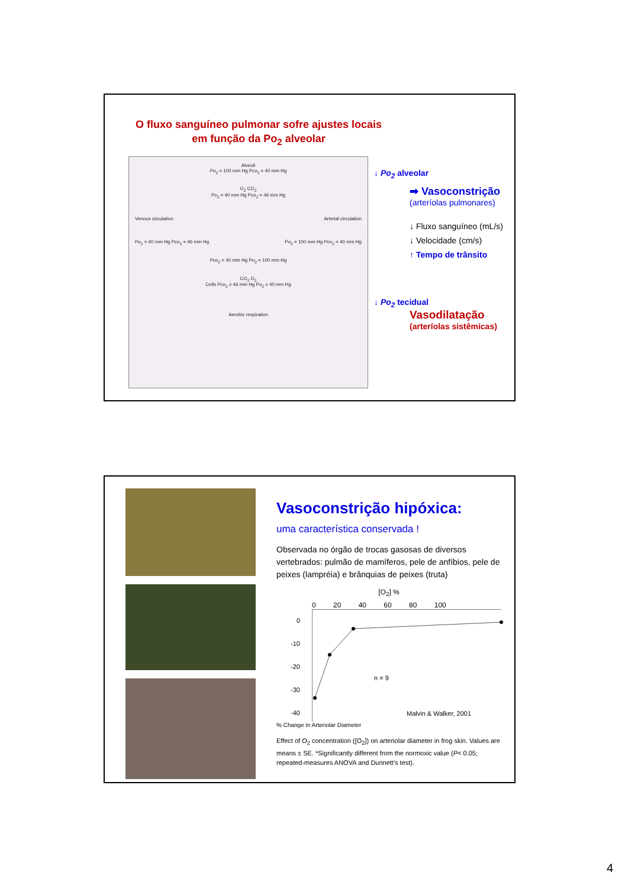O fluxo sanguíneo pulmonar sofre ajustes locais
em função da Po<sub>2</sub> alveolar
Alveoli
Po<sub>2</sub> = 100 mm Hg Pco<sub>2</sub> = 40 mm Hg
O<sub>2</sub> CO<sub>2</sub>
Po<sub>2</sub> = 40 mm Hg Pco<sub>2</sub> = 46 mm Hg
Venous circulation Arterial circulation
Po<sub>2</sub> = 40 mm Hg Pco<sub>2</sub> = 46 mm Hg Po<sub>2</sub> = 100 mm Hg Pco<sub>2</sub> = 40 mm Hg
Pco<sub>2</sub> = 40 mm Hg Po<sub>2</sub> = 100 mm Hg
CO<sub>2</sub> O<sub>2</sub>
Cells Pco<sub>2</sub> ≥ 46 mm Hg Po<sub>2</sub> ≤ 40 mm Hg
Aerobic respiration
↓ Po<sub>2</sub> alveolar
➡ Vasoconstrição
(arteríolas pulmonares)
↓ Fluxo sanguíneo (mL/s)
↓ Velocidade (cm/s)
↑ Tempo de trânsito
↓ Po<sub>2</sub> tecidual
Vasodilatação
(arteríolas sistêmicas)
Vasoconstrição hipóxica:
uma característica conservada !
Observada no órgão de trocas gasosas de diversos vertebrados: pulmão de mamíferos, pele de anfíbios, pele de peixes (lampréia) e brânquias de peixes (truta)
[O<sub>2</sub>] %
0 20 40 60 80 100
0
-10
-20
-30
-40
% Change in Arteriolar Diameter
n = 9
Malvin & Walker, 2001
Effect of O<sub>2</sub> concentration ([O<sub>2</sub>]) on arteriolar diameter in frog skin. Values are means ± SE. *Significantly different from the normoxic value (P< 0.05; repeated-measures ANOVA and Dunnett's test).
4